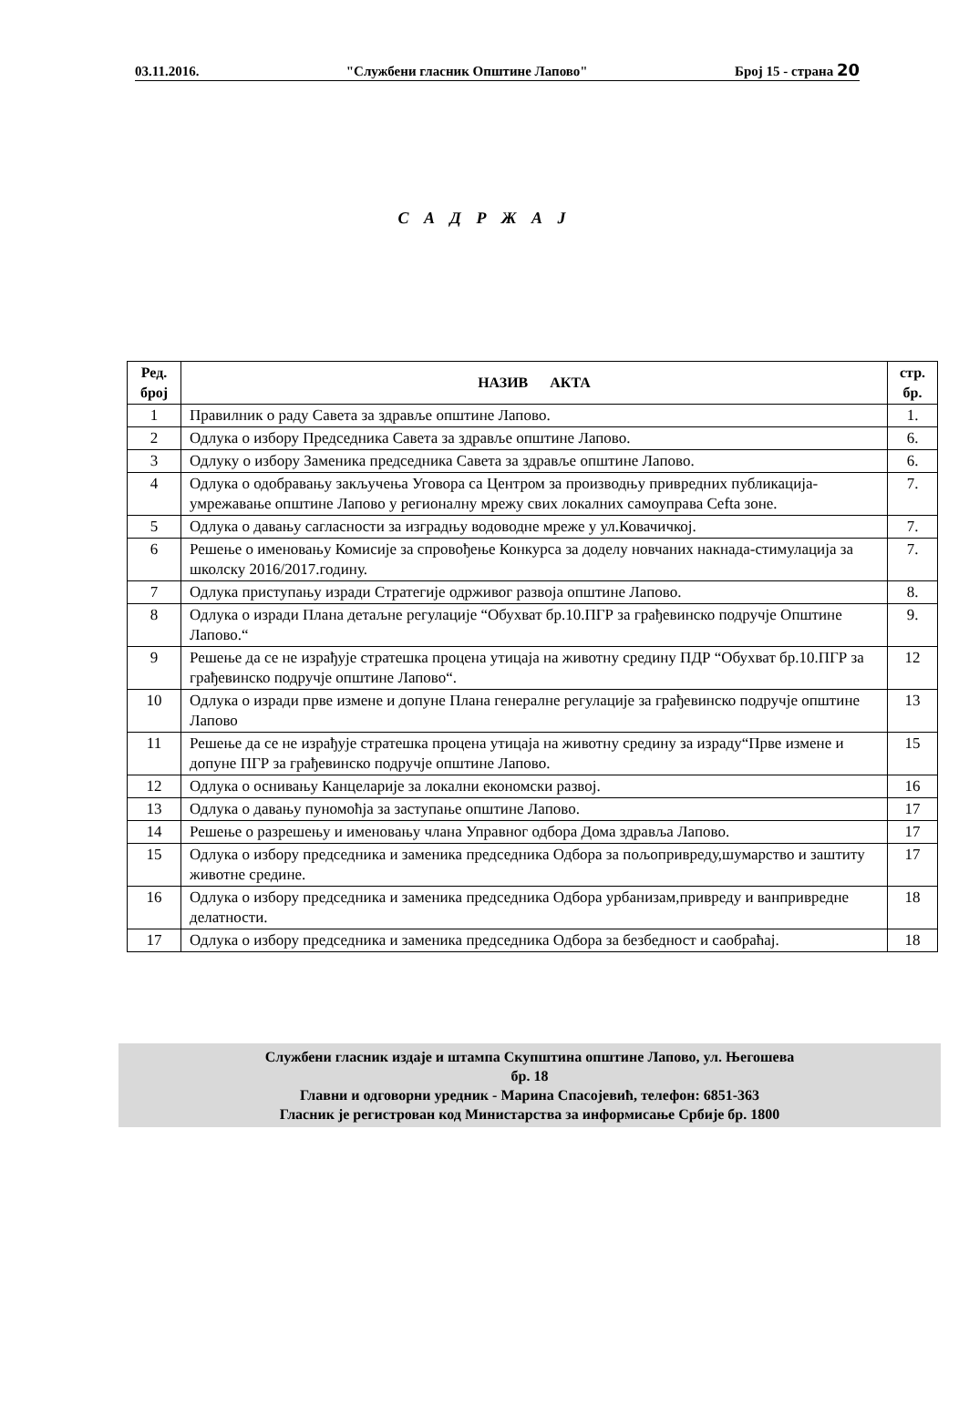03.11.2016. "Службени гласник Општине Лапово" Број 15 - страна 20
С А Д Р Ж А Ј
| Ред. број | НАЗИВ АКТА | стр. бр. |
| --- | --- | --- |
| 1 | Правилник о раду Савета за здравље општине Лапово. | 1. |
| 2 | Одлука о избору Председника Савета за здравље општине Лапово. | 6. |
| 3 | Одлуку о избору Заменика председника Савета за здравље општине Лапово. | 6. |
| 4 | Одлука о одобравању закључења Уговора са Центром за производњу привредних публикација-умрежавање општине Лапово у регионалну мрежу свих локалних самоуправа Cefta зоне. | 7. |
| 5 | Одлука о давању сагласности за изградњу водоводне мреже у ул.Ковачичкој. | 7. |
| 6 | Решење о именовању Комисије за спровођење Конкурса за доделу новчаних накнада-стимулација за школску 2016/2017.годину. | 7. |
| 7 | Одлука приступању изради Стратегије одрживог развоја општине Лапово. | 8. |
| 8 | Одлука о изради Плана детаљне регулације “Обухват бр.10.ПГР за грађевинско подручје Општине Лапово.“ | 9. |
| 9 | Решење да се не израђује стратешка процена утицаја на животну средину ПДР “Обухват бр.10.ПГР за грађевинско подручје општине Лапово“. | 12 |
| 10 | Одлука о изради прве измене и допуне Плана генералне регулације за грађевинско подручје општине Лапово | 13 |
| 11 | Решење да се не израђује стратешка процена утицаја на животну средину за израду“Прве измене и допуне ПГР за грађевинско подручје општине Лапово. | 15 |
| 12 | Одлука о оснивању Канцеларије за локални економски развој. | 16 |
| 13 | Одлука о давању пуномоћја за заступање општине Лапово. | 17 |
| 14 | Решење о разрешењу и именовању члана Управног одбора Дома здравља Лапово. | 17 |
| 15 | Одлука о избору председника и заменика председника Одбора за пољопривреду,шумарство и заштиту животне средине. | 17 |
| 16 | Одлука о избору председника и заменика председника Одбора урбанизам,привреду и ванпривредне делатности. | 18 |
| 17 | Одлука о избору председника и заменика председника Одбора за безбедност и саобраћај. | 18 |
Службени гласник издаје и штампа Скупштина општине Лапово, ул. Његошева
бр. 18
Главни и одговорни уредник - Марина Спасојевић, телефон: 6851-363
Гласник је регистрован код Министарства за информисање Србије бр. 1800